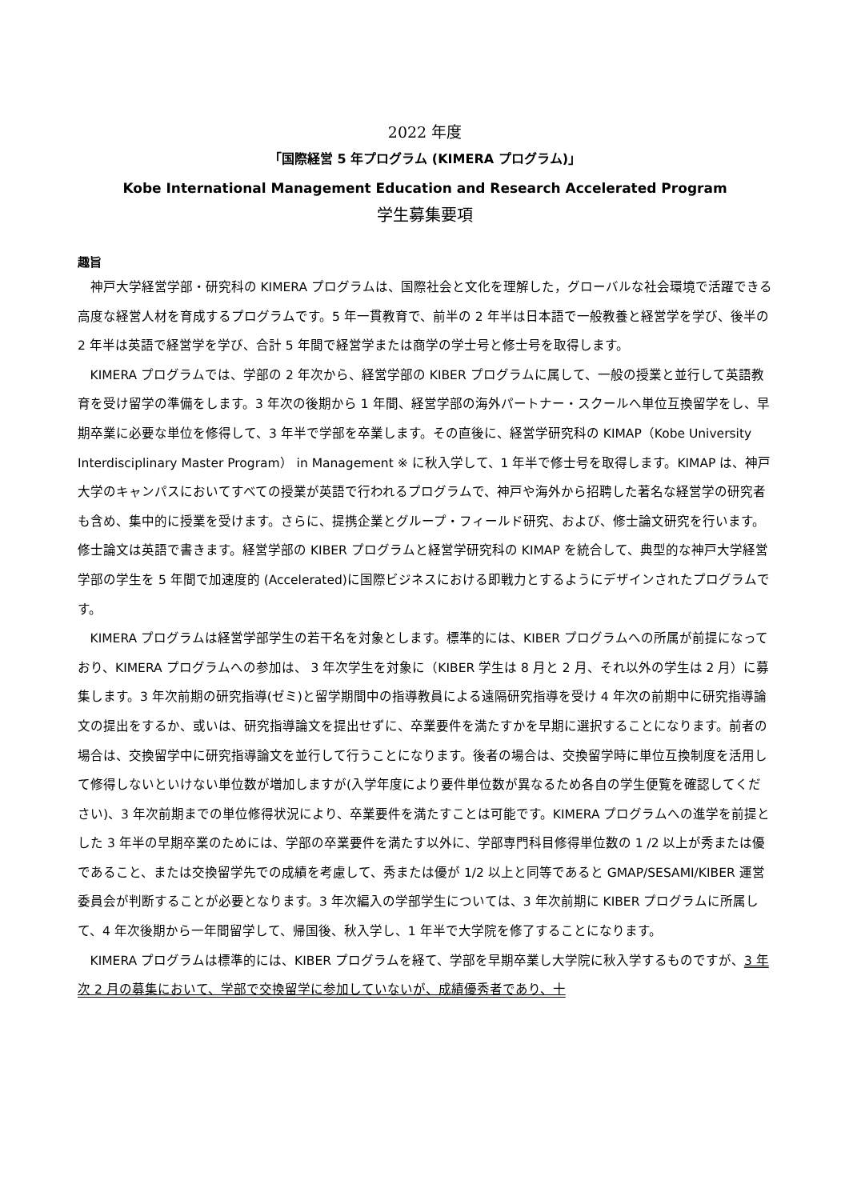2022 年度
「国際経営 5 年プログラム (KIMERA プログラム)」
Kobe International Management Education and Research Accelerated Program
学生募集要項
趣旨
神戸大学経営学部・研究科の KIMERA プログラムは、国際社会と文化を理解した，グローバルな社会環境で活躍できる高度な経営人材を育成するプログラムです。5 年一貫教育で、前半の 2 年半は日本語で一般教養と経営学を学び、後半の 2 年半は英語で経営学を学び、合計 5 年間で経営学または商学の学士号と修士号を取得します。
KIMERA プログラムでは、学部の 2 年次から、経営学部の KIBER プログラムに属して、一般の授業と並行して英語教育を受け留学の準備をします。3 年次の後期から 1 年間、経営学部の海外パートナー・スクールへ単位互換留学をし、早期卒業に必要な単位を修得して、3 年半で学部を卒業します。その直後に、経営学研究科の KIMAP（Kobe University Interdisciplinary Master Program） in Management ※ に秋入学して、1 年半で修士号を取得します。KIMAP は、神戸大学のキャンパスにおいてすべての授業が英語で行われるプログラムで、神戸や海外から招聘した著名な経営学の研究者も含め、集中的に授業を受けます。さらに、提携企業とグループ・フィールド研究、および、修士論文研究を行います。修士論文は英語で書きます。経営学部の KIBER プログラムと経営学研究科の KIMAP を統合して、典型的な神戸大学経営学部の学生を 5 年間で加速度的 (Accelerated)に国際ビジネスにおける即戦力とするようにデザインされたプログラムです。
KIMERA プログラムは経営学部学生の若干名を対象とします。標準的には、KIBER プログラムへの所属が前提になっており、KIMERA プログラムへの参加は、 3 年次学生を対象に（KIBER 学生は 8 月と 2 月、それ以外の学生は 2 月）に募集します。3 年次前期の研究指導(ゼミ)と留学期間中の指導教員による遠隔研究指導を受け 4 年次の前期中に研究指導論文の提出をするか、或いは、研究指導論文を提出せずに、卒業要件を満たすかを早期に選択することになります。前者の場合は、交換留学中に研究指導論文を並行して行うことになります。後者の場合は、交換留学時に単位互換制度を活用して修得しないといけない単位数が増加しますが(入学年度により要件単位数が異なるため各自の学生便覧を確認してください)、3 年次前期までの単位修得状況により、卒業要件を満たすことは可能です。KIMERA プログラムへの進学を前提とした 3 年半の早期卒業のためには、学部の卒業要件を満たす以外に、学部専門科目修得単位数の 1 /2 以上が秀または優であること、または交換留学先での成績を考慮して、秀または優が 1/2 以上と同等であると GMAP/SESAMI/KIBER 運営委員会が判断することが必要となります。3 年次編入の学部学生については、3 年次前期に KIBER プログラムに所属して、4 年次後期から一年間留学して、帰国後、秋入学し、1 年半で大学院を修了することになります。
KIMERA プログラムは標準的には、KIBER プログラムを経て、学部を早期卒業し大学院に秋入学するものですが、3 年次 2 月の募集において、学部で交換留学に参加していないが、成績優秀者であり、十